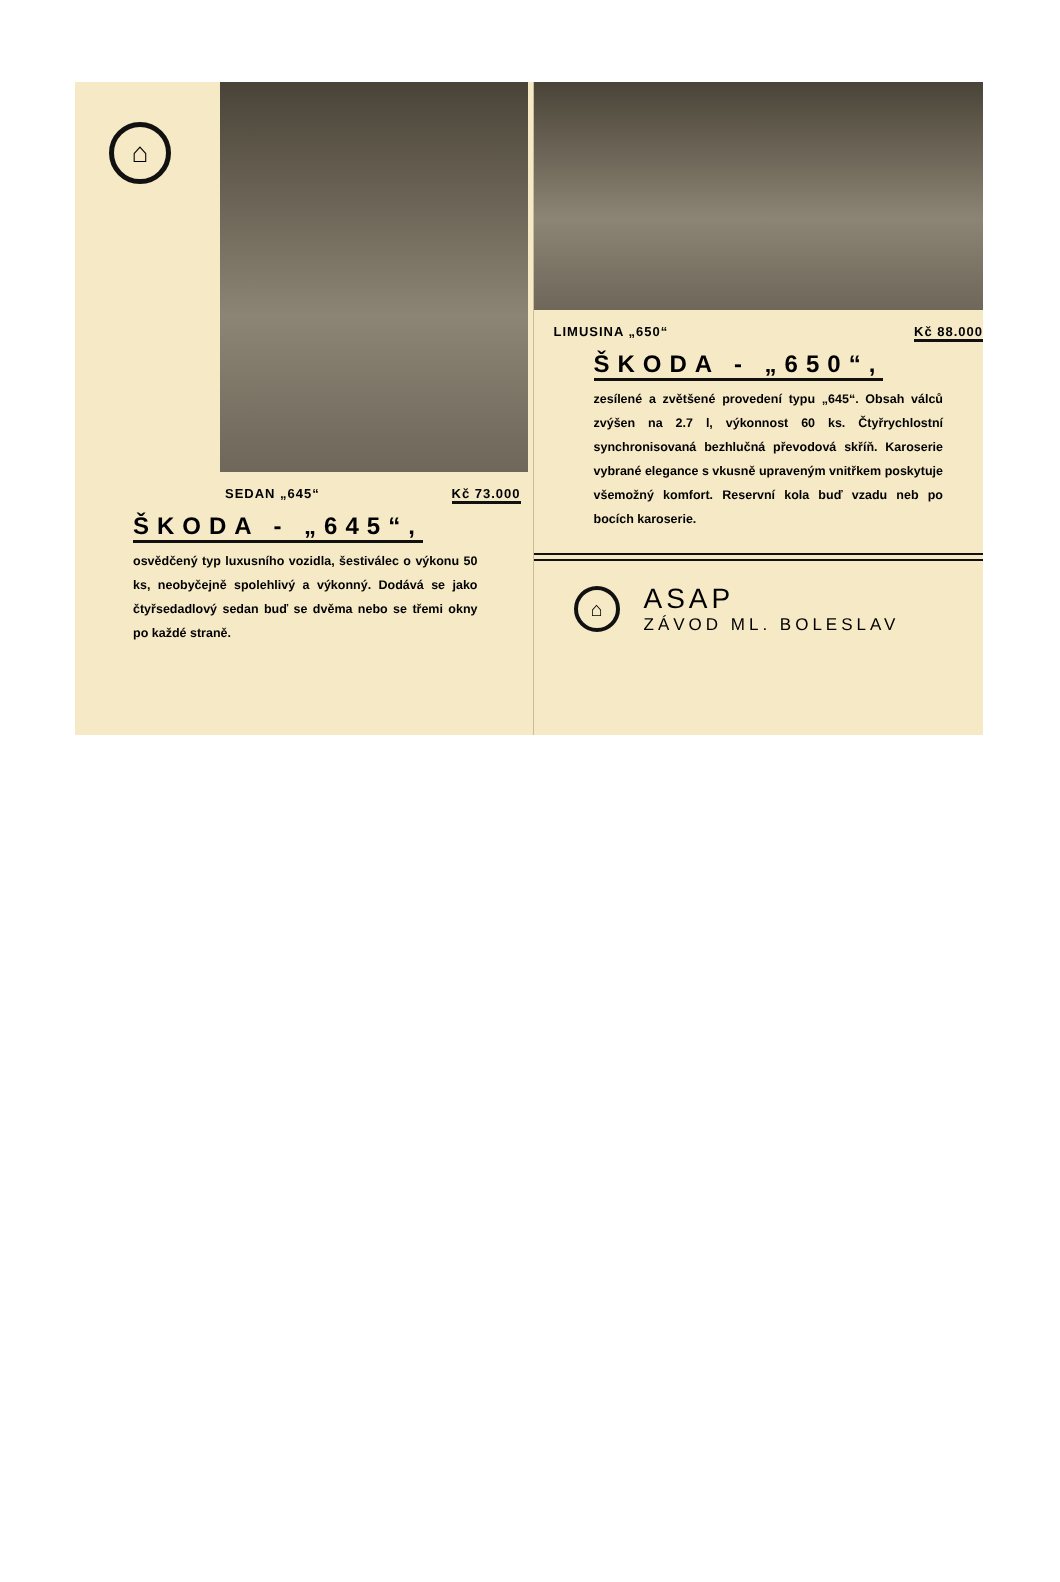⌂
SEDAN „645“Kč 73.000
ŠKODA - „645“,
osvědčený typ luxusního vozidla, šestiválec o výkonu 50 ks, neobyčejně spolehlivý a výkonný. Dodává se jako čtyřsedadlový sedan buď se dvěma nebo se třemi okny po každé straně.
LIMUSINA „650“Kč 88.000
ŠKODA - „650“,
zesílené a zvětšené provedení typu „645“. Obsah válců zvýšen na 2.7 l, výkonnost 60 ks. Čtyřrychlostní synchronisovaná bezhlučná převodová skříň. Karoserie vybrané elegance s vkusně upraveným vnitřkem poskytuje všemožný komfort. Reservní kola buď vzadu neb po bocích karoserie.
⌂
ASAP
ZÁVOD ML. BOLESLAV